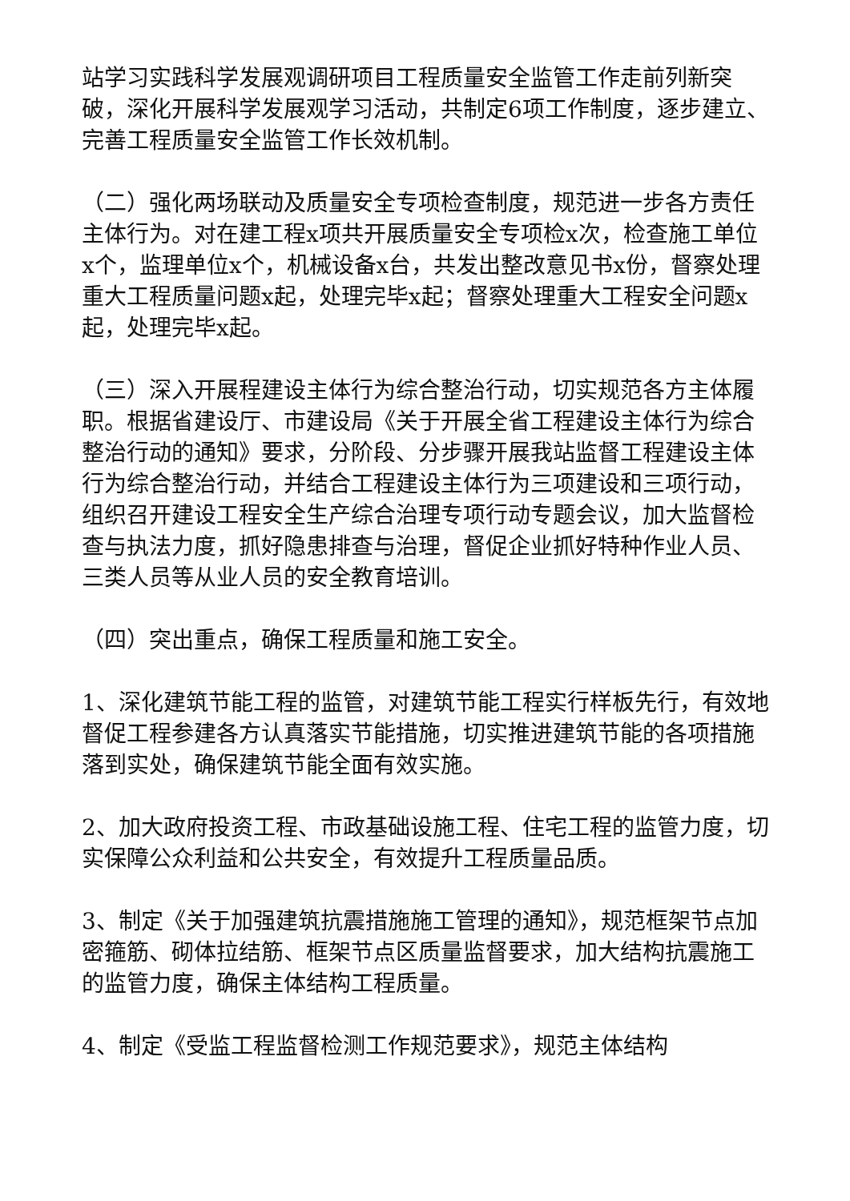站学习实践科学发展观调研项目工程质量安全监管工作走前列新突破，深化开展科学发展观学习活动，共制定6项工作制度，逐步建立、完善工程质量安全监管工作长效机制。
（二）强化两场联动及质量安全专项检查制度，规范进一步各方责任主体行为。对在建工程x项共开展质量安全专项检x次，检查施工单位x个，监理单位x个，机械设备x台，共发出整改意见书x份，督察处理重大工程质量问题x起，处理完毕x起；督察处理重大工程安全问题x起，处理完毕x起。
（三）深入开展程建设主体行为综合整治行动，切实规范各方主体履职。根据省建设厅、市建设局《关于开展全省工程建设主体行为综合整治行动的通知》要求，分阶段、分步骤开展我站监督工程建设主体行为综合整治行动，并结合工程建设主体行为三项建设和三项行动，组织召开建设工程安全生产综合治理专项行动专题会议，加大监督检查与执法力度，抓好隐患排查与治理，督促企业抓好特种作业人员、三类人员等从业人员的安全教育培训。
（四）突出重点，确保工程质量和施工安全。
1、深化建筑节能工程的监管，对建筑节能工程实行样板先行，有效地督促工程参建各方认真落实节能措施，切实推进建筑节能的各项措施落到实处，确保建筑节能全面有效实施。
2、加大政府投资工程、市政基础设施工程、住宅工程的监管力度，切实保障公众利益和公共安全，有效提升工程质量品质。
3、制定《关于加强建筑抗震措施施工管理的通知》，规范框架节点加密箍筋、砌体拉结筋、框架节点区质量监督要求，加大结构抗震施工的监管力度，确保主体结构工程质量。
4、制定《受监工程监督检测工作规范要求》，规范主体结构